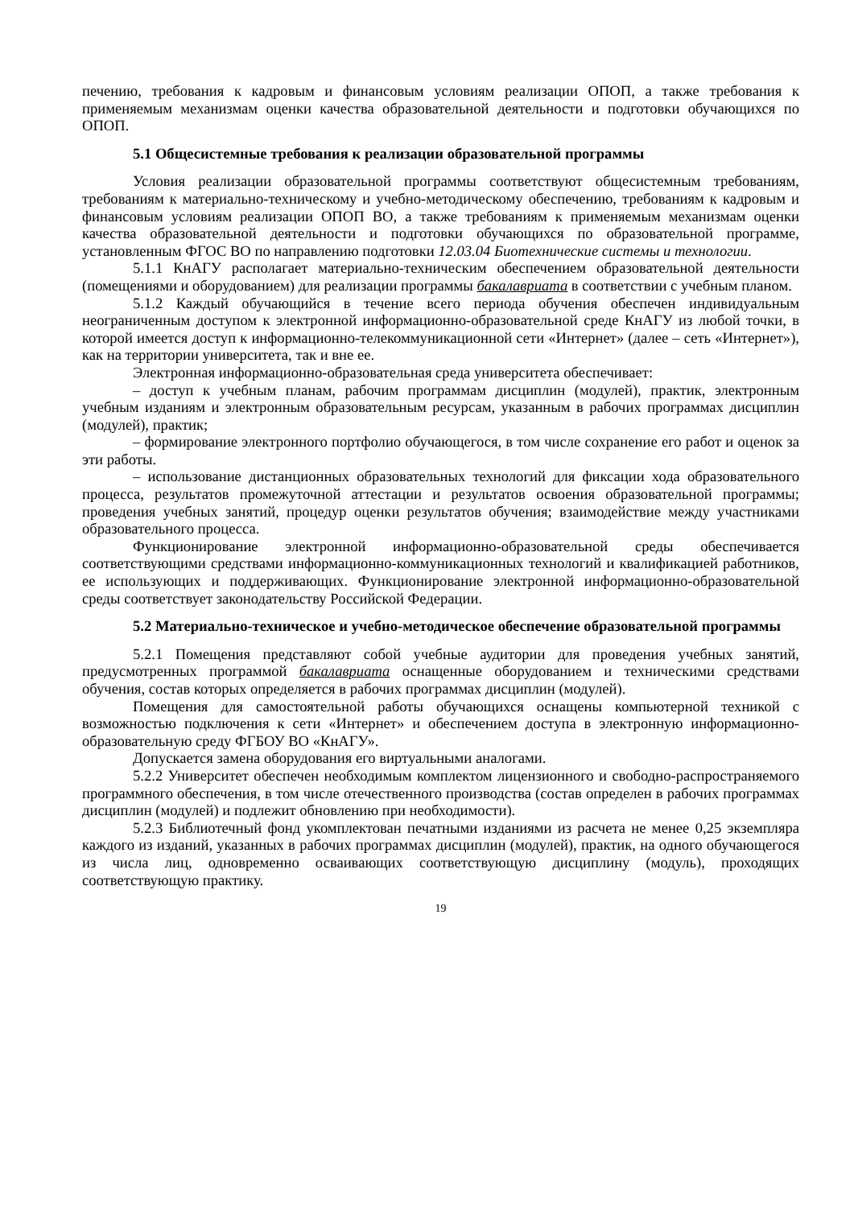печению, требования к кадровым и финансовым условиям реализации ОПОП, а также требования к применяемым механизмам оценки качества образовательной деятельности и подготовки обучающихся по ОПОП.
5.1 Общесистемные требования к реализации образовательной программы
Условия реализации образовательной программы соответствуют общесистемным требованиям, требованиям к материально-техническому и учебно-методическому обеспечению, требованиям к кадровым и финансовым условиям реализации ОПОП ВО, а также требованиям к применяемым механизмам оценки качества образовательной деятельности и подготовки обучающихся по образовательной программе, установленным ФГОС ВО по направлению подготовки 12.03.04 Биотехнические системы и технологии.
5.1.1 КнАГУ располагает материально-техническим обеспечением образовательной деятельности (помещениями и оборудованием) для реализации программы бакалавриата в соответствии с учебным планом.
5.1.2 Каждый обучающийся в течение всего периода обучения обеспечен индивидуальным неограниченным доступом к электронной информационно-образовательной среде КнАГУ из любой точки, в которой имеется доступ к информационно-телекоммуникационной сети «Интернет» (далее – сеть «Интернет»), как на территории университета, так и вне ее.
Электронная информационно-образовательная среда университета обеспечивает:
– доступ к учебным планам, рабочим программам дисциплин (модулей), практик, электронным учебным изданиям и электронным образовательным ресурсам, указанным в рабочих программах дисциплин (модулей), практик;
– формирование электронного портфолио обучающегося, в том числе сохранение его работ и оценок за эти работы.
– использование дистанционных образовательных технологий для фиксации хода образовательного процесса, результатов промежуточной аттестации и результатов освоения образовательной программы; проведения учебных занятий, процедур оценки результатов обучения; взаимодействие между участниками образовательного процесса.
Функционирование электронной информационно-образовательной среды обеспечивается соответствующими средствами информационно-коммуникационных технологий и квалификацией работников, ее использующих и поддерживающих. Функционирование электронной информационно-образовательной среды соответствует законодательству Российской Федерации.
5.2 Материально-техническое и учебно-методическое обеспечение образовательной программы
5.2.1 Помещения представляют собой учебные аудитории для проведения учебных занятий, предусмотренных программой бакалавриата оснащенные оборудованием и техническими средствами обучения, состав которых определяется в рабочих программах дисциплин (модулей).
Помещения для самостоятельной работы обучающихся оснащены компьютерной техникой с возможностью подключения к сети «Интернет» и обеспечением доступа в электронную информационно-образовательную среду ФГБОУ ВО «КнАГУ».
Допускается замена оборудования его виртуальными аналогами.
5.2.2 Университет обеспечен необходимым комплектом лицензионного и свободно-распространяемого программного обеспечения, в том числе отечественного производства (состав определен в рабочих программах дисциплин (модулей) и подлежит обновлению при необходимости).
5.2.3 Библиотечный фонд укомплектован печатными изданиями из расчета не менее 0,25 экземпляра каждого из изданий, указанных в рабочих программах дисциплин (модулей), практик, на одного обучающегося из числа лиц, одновременно осваивающих соответствующую дисциплину (модуль), проходящих соответствующую практику.
19